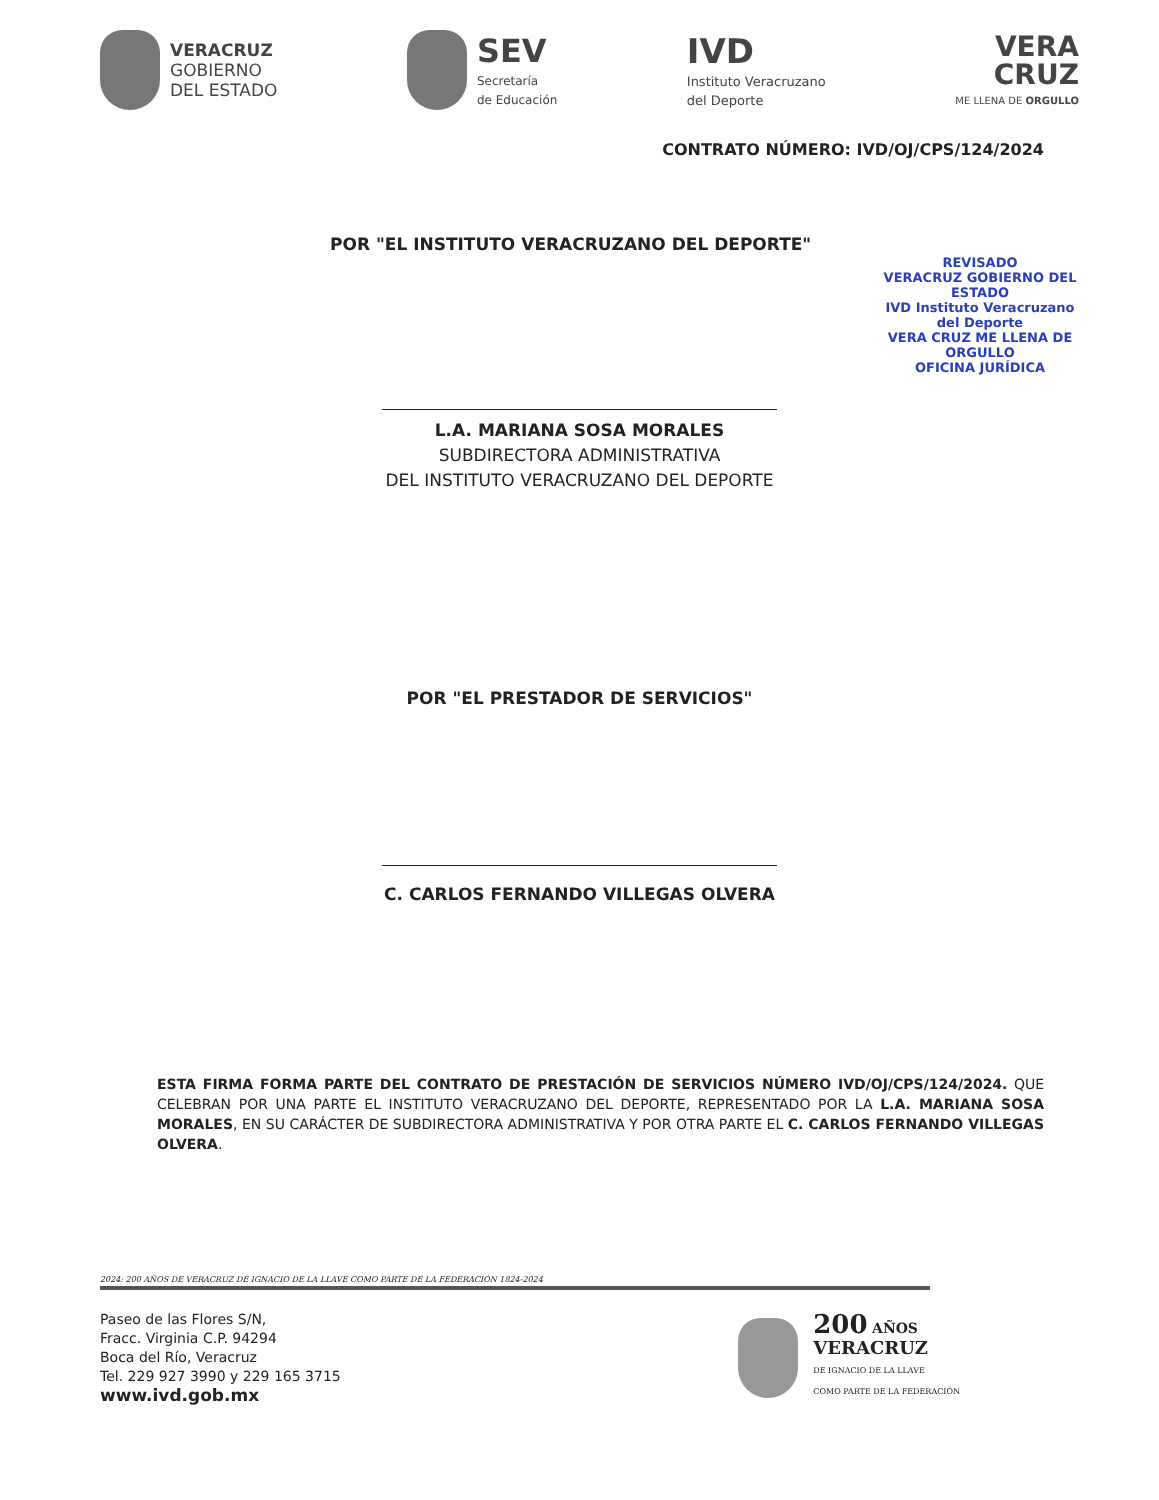VERACRUZ
GOBIERNO
DEL ESTADO
SEV
Secretaría
de Educación
IVD
Instituto Veracruzano
del Deporte
VERA
CRUZ
ME LLENA DE ORGULLO
CONTRATO NÚMERO: IVD/OJ/CPS/124/2024
REVISADO
VERACRUZ GOBIERNO DEL ESTADO
IVD Instituto Veracruzano del Deporte
VERA CRUZ ME LLENA DE ORGULLO
OFICINA JURÍDICA
POR "EL INSTITUTO VERACRUZANO DEL DEPORTE"
L.A. MARIANA SOSA MORALES
SUBDIRECTORA ADMINISTRATIVA
DEL INSTITUTO VERACRUZANO DEL DEPORTE
POR "EL PRESTADOR DE SERVICIOS"
C. CARLOS FERNANDO VILLEGAS OLVERA
ESTA FIRMA FORMA PARTE DEL CONTRATO DE PRESTACIÓN DE SERVICIOS NÚMERO IVD/OJ/CPS/124/2024. QUE CELEBRAN POR UNA PARTE EL INSTITUTO VERACRUZANO DEL DEPORTE, REPRESENTADO POR LA L.A. MARIANA SOSA MORALES, EN SU CARÁCTER DE SUBDIRECTORA ADMINISTRATIVA Y POR OTRA PARTE EL C. CARLOS FERNANDO VILLEGAS OLVERA.
2024: 200 AÑOS DE VERACRUZ DE IGNACIO DE LA LLAVE COMO PARTE DE LA FEDERACIÓN 1824-2024
Paseo de las Flores S/N,
Fracc. Virginia C.P. 94294
Boca del Río, Veracruz
Tel. 229 927 3990 y 229 165 3715
www.ivd.gob.mx
200 AÑOS
VERACRUZ
DE IGNACIO DE LA LLAVE
COMO PARTE DE LA FEDERACIÓN